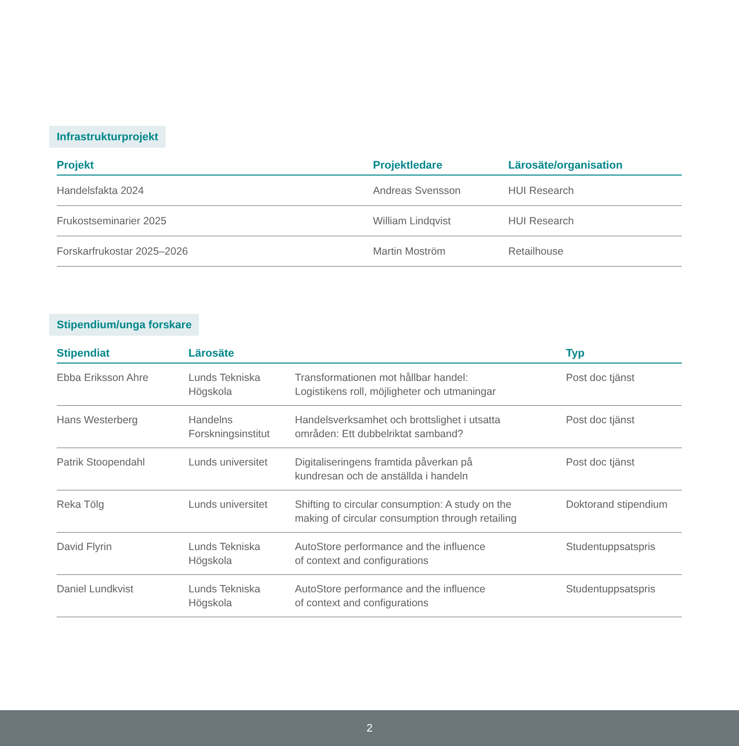Infrastrukturprojekt
| Projekt | Projektledare | Lärosäte/organisation |
| --- | --- | --- |
| Handelsfakta 2024 | Andreas Svensson | HUI Research |
| Frukostseminarier 2025 | William Lindqvist | HUI Research |
| Forskarfrukostar 2025–2026 | Martin Moström | Retailhouse |
Stipendium/unga forskare
| Stipendiat | Lärosäte | | Typ |
| --- | --- | --- | --- |
| Ebba Eriksson Ahre | Lunds Tekniska Högskola | Transformationen mot hållbar handel: Logistikens roll, möjligheter och utmaningar | Post doc tjänst |
| Hans Westerberg | Handelns Forskningsinstitut | Handelsverksamhet och brottslighet i utsatta områden: Ett dubbelriktat samband? | Post doc tjänst |
| Patrik Stoopendahl | Lunds universitet | Digitaliseringens framtida påverkan på kundresan och de anställda i handeln | Post doc tjänst |
| Reka Tölg | Lunds universitet | Shifting to circular consumption: A study on the making of circular consumption through retailing | Doktorand stipendium |
| David Flyrin | Lunds Tekniska Högskola | AutoStore performance and the influence of context and configurations | Studentuppsatspris |
| Daniel Lundkvist | Lunds Tekniska Högskola | AutoStore performance and the influence of context and configurations | Studentuppsatspris |
2